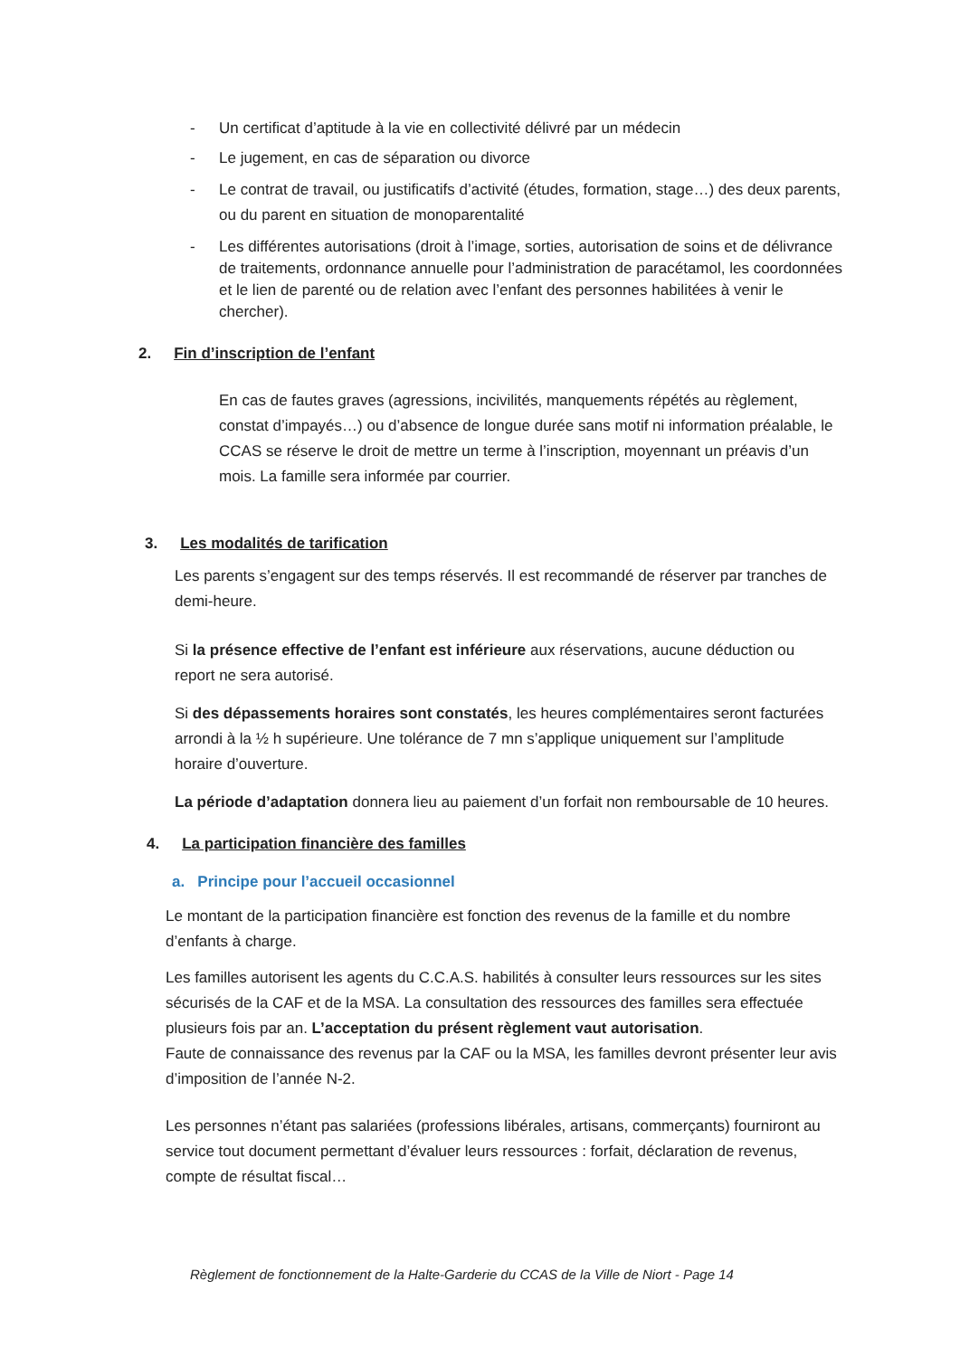- Un certificat d’aptitude à la vie en collectivité délivré par un médecin
- Le jugement, en cas de séparation ou divorce
- Le contrat de travail, ou justificatifs d’activité (études, formation, stage…) des deux parents, ou du parent en situation de monoparentalité
- Les différentes autorisations (droit à l’image, sorties, autorisation de soins et de délivrance de traitements, ordonnance annuelle pour l’administration de paracétamol, les coordonnées et le lien de parenté ou de relation avec l’enfant des personnes habilitées à venir le chercher).
2. Fin d’inscription de l’enfant
En cas de fautes graves (agressions, incivilités, manquements répétés au règlement, constat d’impayés…) ou d’absence de longue durée sans motif ni information préalable, le CCAS se réserve le droit de mettre un terme à l’inscription, moyennant un préavis d’un mois. La famille sera informée par courrier.
3. Les modalités de tarification
Les parents s’engagent sur des temps réservés. Il est recommandé de réserver par tranches de demi-heure.
Si la présence effective de l’enfant est inférieure aux réservations, aucune déduction ou report ne sera autorisé.
Si des dépassements horaires sont constatés, les heures complémentaires seront facturées arrondi à la ½ h supérieure. Une tolérance de 7 mn s’applique uniquement sur l’amplitude horaire d’ouverture.
La période d’adaptation donnera lieu au paiement d’un forfait non remboursable de 10 heures.
4. La participation financière des familles
a. Principe pour l’accueil occasionnel
Le montant de la participation financière est fonction des revenus de la famille et du nombre d’enfants à charge.
Les familles autorisent les agents du C.C.A.S. habilités à consulter leurs ressources sur les sites sécurisés de la CAF et de la MSA. La consultation des ressources des familles sera effectuée plusieurs fois par an. L’acceptation du présent règlement vaut autorisation.
Faute de connaissance des revenus par la CAF ou la MSA, les familles devront présenter leur avis d’imposition de l’année N-2.
Les personnes n’étant pas salariées (professions libérales, artisans, commerçants) fourniront au service tout document permettant d’évaluer leurs ressources : forfait, déclaration de revenus, compte de résultat fiscal…
Règlement de fonctionnement de la Halte-Garderie du CCAS de la Ville de Niort - Page 14